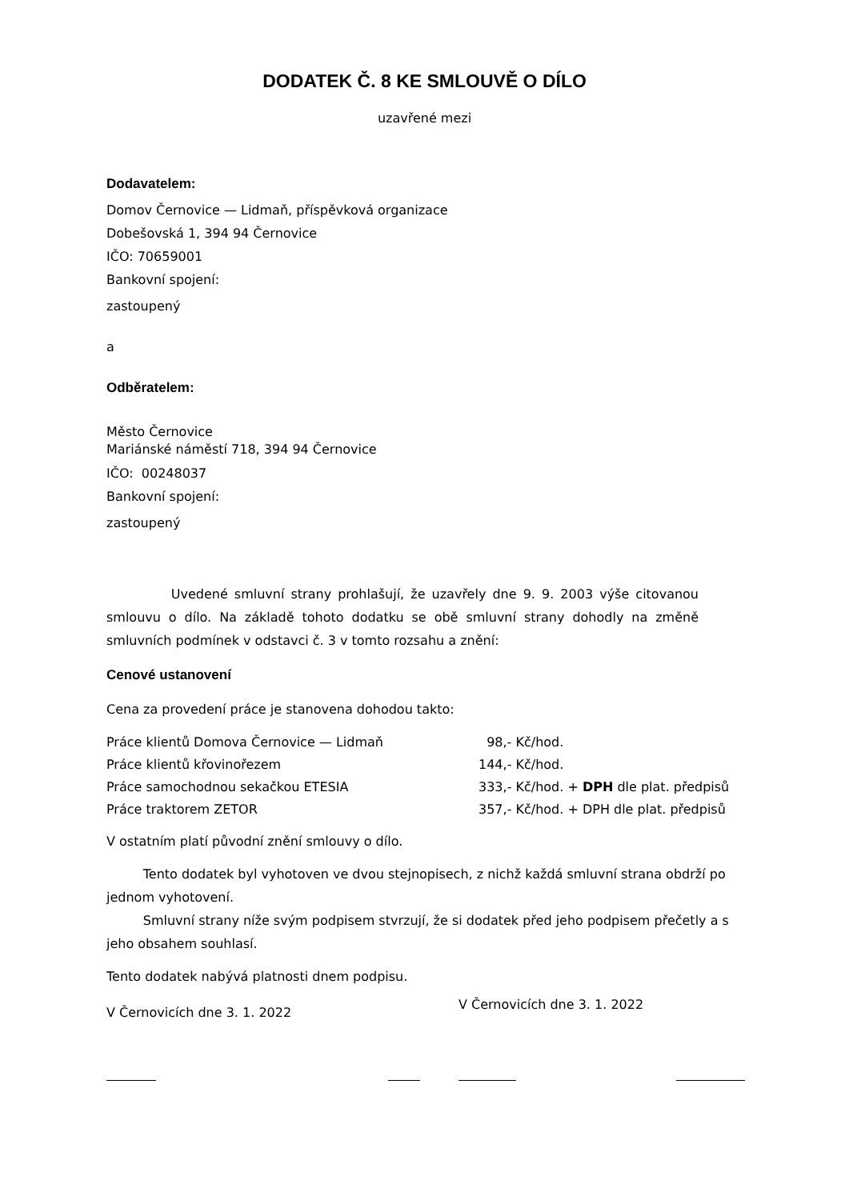DODATEK Č. 8 KE SMLOUVĚ O DÍLO
uzavřené mezi
Dodavatelem:
Domov Černovice — Lidmaň, příspěvková organizace
Dobešovská 1, 394 94 Černovice
IČO: 70659001
Bankovní spojení:
zastoupený
a
Odběratelem:
Město Černovice
Mariánské náměstí 718, 394 94 Černovice
IČO: 00248037
Bankovní spojení:
zastoupený
Uvedené smluvní strany prohlašují, že uzavřely dne 9. 9. 2003 výše citovanou smlouvu o dílo. Na základě tohoto dodatku se obě smluvní strany dohodly na změně smluvních podmínek v odstavci č. 3 v tomto rozsahu a znění:
Cenové ustanovení
Cena za provedení práce je stanovena dohodou takto:
| Práce klientů Domova Černovice — Lidmaň | 98,- Kč/hod. |
| Práce klientů křovinořezem | 144,- Kč/hod. |
| Práce samochodnou sekačkou ETESIA | 333,- Kč/hod. + DPH dle plat. předpisů |
| Práce traktorem ZETOR | 357,- Kč/hod. + DPH dle plat. předpisů |
V ostatním platí původní znění smlouvy o dílo.
Tento dodatek byl vyhotoven ve dvou stejnopisech, z nichž každá smluvní strana obdrží po jednom vyhotovení.
Smluvní strany níže svým podpisem stvrzují, že si dodatek před jeho podpisem přečetly a s jeho obsahem souhlasí.
Tento dodatek nabývá platnosti dnem podpisu.
V Černovicích dne 3. 1. 2022
V Černovicích dne 3. 1. 2022